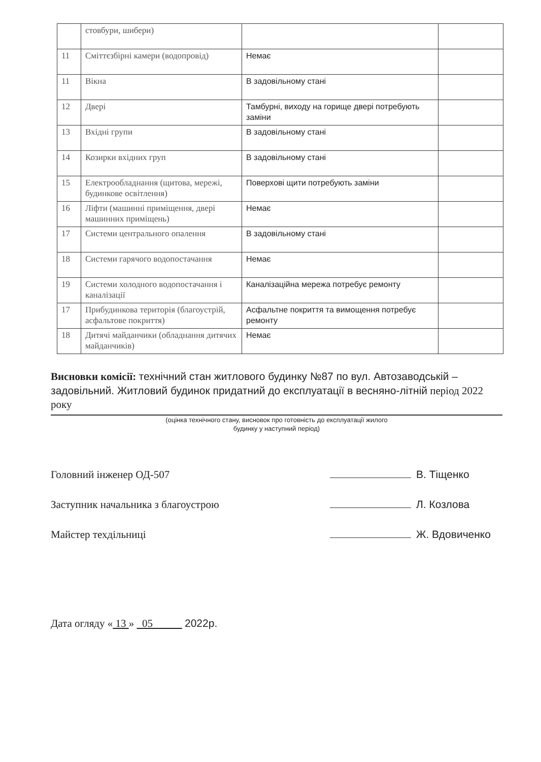| | стовбури, шибери) | | |
| 11 | Сміттєзбірні камери (водопровід) | Немає | |
| 11 | Вікна | В задовільному стані | |
| 12 | Двері | Тамбурні, виходу на горище двері потребують заміни | |
| 13 | Вхідні групи | В задовільному стані | |
| 14 | Козирки вхідних груп | В задовільному стані | |
| 15 | Електрообладнання (щитова, мережі, будинкове освітлення) | Поверхові щити потребують заміни | |
| 16 | Ліфти (машинні приміщення, двері машинних приміщень) | Немає | |
| 17 | Системи центрального опалення | В задовільному стані | |
| 18 | Системи гарячого водопостачання | Немає | |
| 19 | Системи холодного водопостачання і каналізації | Каналізаційна мережа потребує ремонту | |
| 17 | Прибудинкова територія (благоустрій, асфальтове покриття) | Асфальтне покриття та вимощення потребує ремонту | |
| 18 | Дитячі майданчики (обладнання дитячих майданчиків) | Немає | |
Висновки комісії: технічний стан житлового будинку №87 по вул. Автозаводській – задовільний. Житловий будинок придатний до експлуатації в весняно-літній період 2022 року
(оцінка технічного стану, висновок про готовність до експлуатації жилого
будинку у наступний період)
Головний інженер ОД-507 В. Тіщенко
Заступник начальника з благоустрою Л. Козлова
Майстер техдільниці Ж. Вдовиченко
Дата огляду « 13 » 05 2022р.